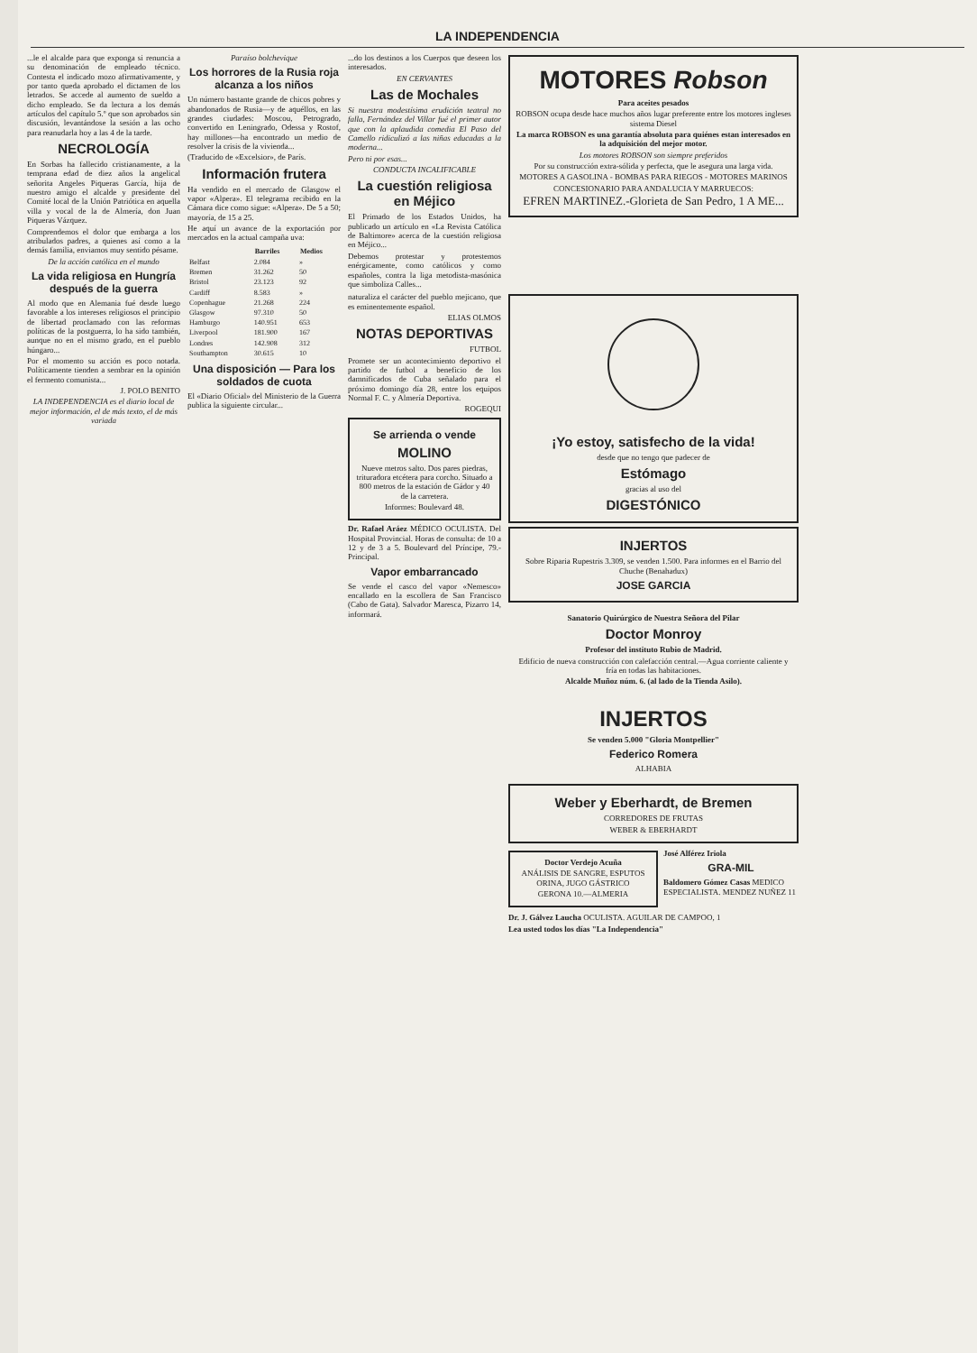LA INDEPENDENCIA
...le el alcalde para que exponga si renuncia a su denominación de empleado técnico. Contesta el indicado mozo afirmativamente, y por tanto queda aprobado el dictamen de los letrados. Se accede al aumento de sueldo a dicho empleado. Se da lectura a los demás artículos del capítulo 5.º que son aprobados sin discusión, levantándose la sesión a las ocho para reanudarla hoy a las 4 de la tarde.
NECROLOGÍA
En Sorbas ha fallecido cristianamente, a la temprana edad de diez años la angelical señorita Angeles Piqueras García, hija de nuestro amigo el alcalde y presidente del Comité local de la Unión Patriótica en aquella villa y vocal de la de Almería, don Juan Piqueras Vázquez.
Comprendemos el dolor que embarga a los atribulados padres, a quienes así como a la demás familia, enviamos muy sentido pésame.
De la acción católica en el mundo
La vida religiosa en Hungría después de la guerra
Al modo que en Alemania fué desde luego favorable a los intereses religiosos el principio de libertad proclamado con las reformas políticas de la postguerra, lo ha sido también, aunque no en el mismo grado, en el pueblo húngaro...
Por el momento su acción es poco notada. Políticamente tienden a sembrar en la opinión el fermento comunista...
J. POLO BENITO
LA INDEPENDENCIA es el diario local de mejor información, el de más texto, el de más variada
Paraíso bolchevique
Los horrores de la Rusia roja alcanza a los niños
Un número bastante grande de chicos pobres y abandonados de Rusia—y de aquéllos, en las grandes ciudades: Moscou, Petrogrado, convertido en Leningrado, Odessa y Rostof, hay millones—ha encontrado un medio de resolver la crisis de la vivienda...
(Traducido de «Excelsior», de París.
Información frutera
Ha vendido en el mercado de Glasgow el vapor «Alpera». El telegrama recibido en la Cámara dice como sigue: «Alpera». De 5 a 50; mayoría, de 15 a 25.
He aquí un avance de la exportación por mercados en la actual campaña uva:
| | Barriles | Medios |
| --- | --- | --- |
| Belfast | 2.084 | » |
| Bremen | 31.262 | 50 |
| Bristol | 23.123 | 92 |
| Cardiff | 8.583 | » |
| Copenhague | 21.268 | 224 |
| Glasgow | 97.310 | 50 |
| Hamburgo | 140.951 | 653 |
| Liverpool | 181.900 | 167 |
| Londres | 142.908 | 312 |
| Southampton | 30.615 | 10 |
Una disposición — Para los soldados de cuota
El «Diario Oficial» del Ministerio de la Guerra publica la siguiente circular...
...do los destinos a los Cuerpos que deseen los interesados.
EN CERVANTES
Las de Mochales
Si nuestra modestísima erudición teatral no falla, Fernández del Villar fué el primer autor que con la aplaudida comedia El Paso del Camello ridiculizó a las niñas educadas a la moderna...
Pero ni por esas...
CONDUCTA INCALIFICABLE
La cuestión religiosa en Méjico
El Primado de los Estados Unidos, ha publicado un artículo en «La Revista Católica de Baltimore» acerca de la cuestión religiosa en Méjico...
Debemos protestar y protestemos enérgicamente, como católicos y como españoles, contra la liga metodista-masónica que simboliza Calles...
MOTORES Robson
Para aceites pesados
ROBSON ocupa desde hace muchos años lugar preferente entre los motores ingleses sistema Diesel
La marca ROBSON es una garantía absoluta para quiénes estan interesados en la adquisición del mejor motor.
Los motores ROBSON son siempre preferidos
Por su construcción extra-sólida y perfecta, que le asegura una larga vida.
MOTORES A GASOLINA - BOMBAS PARA RIEGOS - MOTORES MARINOS
CONCESIONARIO PARA ANDALUCIA Y MARRUECOS:
EFREN MARTINEZ.-Glorieta de San Pedro, 1 A ME...
naturaliza el carácter del pueblo mejicano, que es eminentemente español.
ELIAS OLMOS
NOTAS DEPORTIVAS
FUTBOL
Promete ser un acontecimiento deportivo el partido de futbol a beneficio de los damnificados de Cuba señalado para el próximo domingo día 28, entre los equipos Normal F. C. y Almería Deportiva.
ROGEQUI
Se arrienda o vende
MOLINO
Nueve metros salto. Dos pares piedras, trituradora etcétera para corcho. Situado a 800 metros de la estación de Gádor y 40 de la carretera.
Informes: Boulevard 48.
Dr. Rafael Aráez MÉDICO OCULISTA. Del Hospital Provincial. Horas de consulta: de 10 a 12 y de 3 a 5. Boulevard del Príncipe, 79.-Principal.
Vapor embarrancado
Se vende el casco del vapor «Nemesco» encallado en la escollera de San Francisco (Cabo de Gata). Salvador Maresca, Pizarro 14, informará.
¡Yo estoy, satisfecho de la vida!
desde que no tengo que padecer de
Estómago
gracias al uso del
DIGESTÓNICO
INJERTOS
Sobre Riparia Rupestris 3.309, se venden 1.500. Para informes en el Barrio del Chuche (Benahadux)
JOSE GARCIA
Sanatorio Quirúrgico de Nuestra Señora del Pilar
Doctor Monroy
Profesor del instituto Rubio de Madrid.
Edificio de nueva construcción con calefacción central.—Agua corriente caliente y fría en todas las habitaciones.
Alcalde Muñoz núm. 6. (al lado de la Tienda Asilo).
INJERTOS
Se venden 5.000 "Gloria Montpellier"
Federico Romera
ALHABIA
Weber y Eberhardt, de Bremen
CORREDORES DE FRUTAS
WEBER & EBERHARDT
Doctor Verdejo Acuña
ANÁLISIS DE SANGRE, ESPUTOS ORINA, JUGO GÁSTRICO
GERONA 10.—ALMERIA
José Alférez Iriola
GRA-MIL
Baldomero Gómez Casas MEDICO ESPECIALISTA. MENDEZ NUÑEZ 11
Dr. J. Gálvez Laucha OCULISTA. AGUILAR DE CAMPOO, 1
Lea usted todos los días "La Independencia"